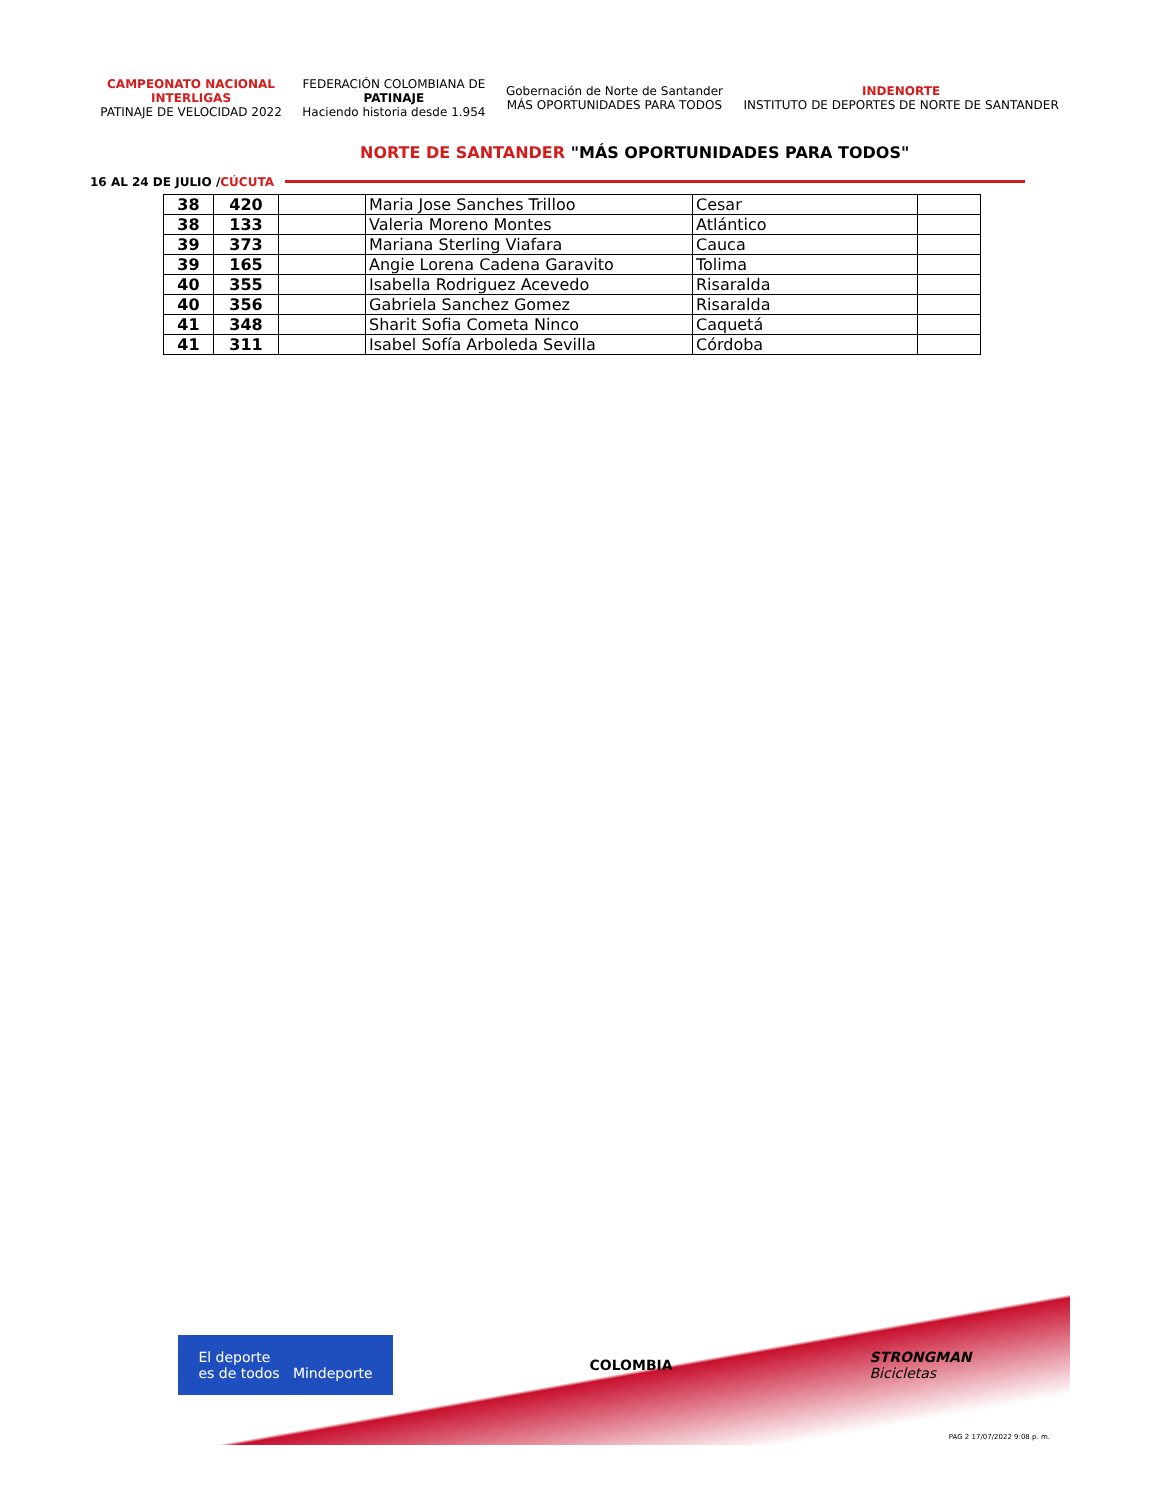CAMPEONATO NACIONAL
INTERLIGAS
PATINAJE DE VELOCIDAD 2022
FEDERACIÓN COLOMBIANA DE
PATINAJE
Haciendo historia desde 1.954
Gobernación de Norte de Santander
MÁS OPORTUNIDADES PARA TODOS
INDENORTE
INSTITUTO DE DEPORTES DE NORTE DE SANTANDER
NORTE DE SANTANDER "MÁS OPORTUNIDADES PARA TODOS"
16 AL 24 DE JULIO /CÚCUTA
| 38 | 420 | | Maria Jose Sanches Trilloo | Cesar | |
| 38 | 133 | | Valeria Moreno Montes | Atlántico | |
| 39 | 373 | | Mariana Sterling Viafara | Cauca | |
| 39 | 165 | | Angie Lorena Cadena Garavito | Tolima | |
| 40 | 355 | | Isabella Rodriguez Acevedo | Risaralda | |
| 40 | 356 | | Gabriela Sanchez Gomez | Risaralda | |
| 41 | 348 | | Sharit Sofia Cometa Ninco | Caquetá | |
| 41 | 311 | | Isabel Sofía Arboleda Sevilla | Córdoba | |
El deporte
es de todos Mindeporte
COLOMBIA
STRONGMAN
Bicicletas
PAG 2 17/07/2022 9:08 p. m.